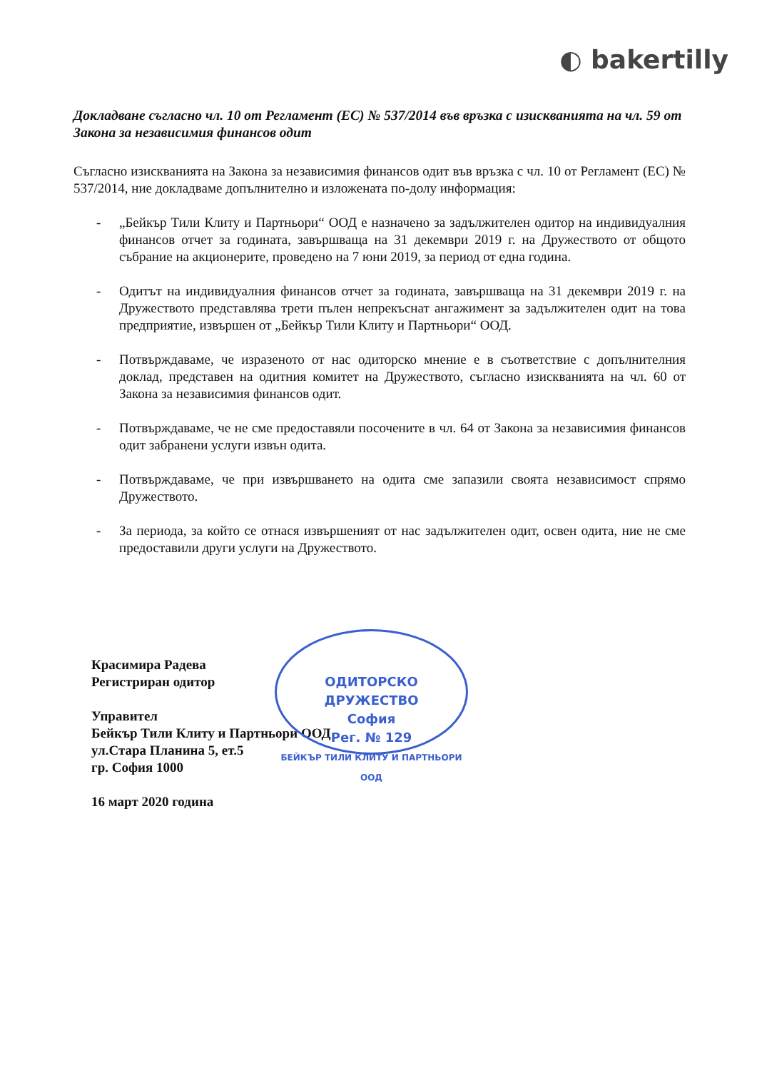◐ bakertilly
Докладване съгласно чл. 10 от Регламент (ЕС) № 537/2014 във връзка с изискванията на чл. 59 от Закона за независимия финансов одит
Съгласно изискванията на Закона за независимия финансов одит във връзка с чл. 10 от Регламент (ЕС) № 537/2014, ние докладваме допълнително и изложената по-долу информация:
- „Бейкър Тили Клиту и Партньори“ ООД е назначено за задължителен одитор на индивидуалния финансов отчет за годината, завършваща на 31 декември 2019 г. на Дружеството от общото събрание на акционерите, проведено на 7 юни 2019, за период от една година.
- Одитът на индивидуалния финансов отчет за годината, завършваща на 31 декември 2019 г. на Дружеството представлява трети пълен непрекъснат ангажимент за задължителен одит на това предприятие, извършен от „Бейкър Тили Клиту и Партньори“ ООД.
- Потвърждаваме, че изразеното от нас одиторско мнение е в съответствие с допълнителния доклад, представен на одитния комитет на Дружеството, съгласно изискванията на чл. 60 от Закона за независимия финансов одит.
- Потвърждаваме, че не сме предоставяли посочените в чл. 64 от Закона за независимия финансов одит забранени услуги извън одита.
- Потвърждаваме, че при извършването на одита сме запазили своята независимост спрямо Дружеството.
- За периода, за който се отнася извършеният от нас задължителен одит, освен одита, ние не сме предоставили други услуги на Дружеството.
Красимира Радева
Регистриран одитор
Управител
Бейкър Тили Клиту и Партньори ООД
ул.Стара Планина 5, ет.5
гр. София 1000
16 март 2020 година
ОДИТОРСКО ДРУЖЕСТВО
София
Рег. № 129
БЕЙКЪР ТИЛИ КЛИТУ И ПАРТНЬОРИ ООД